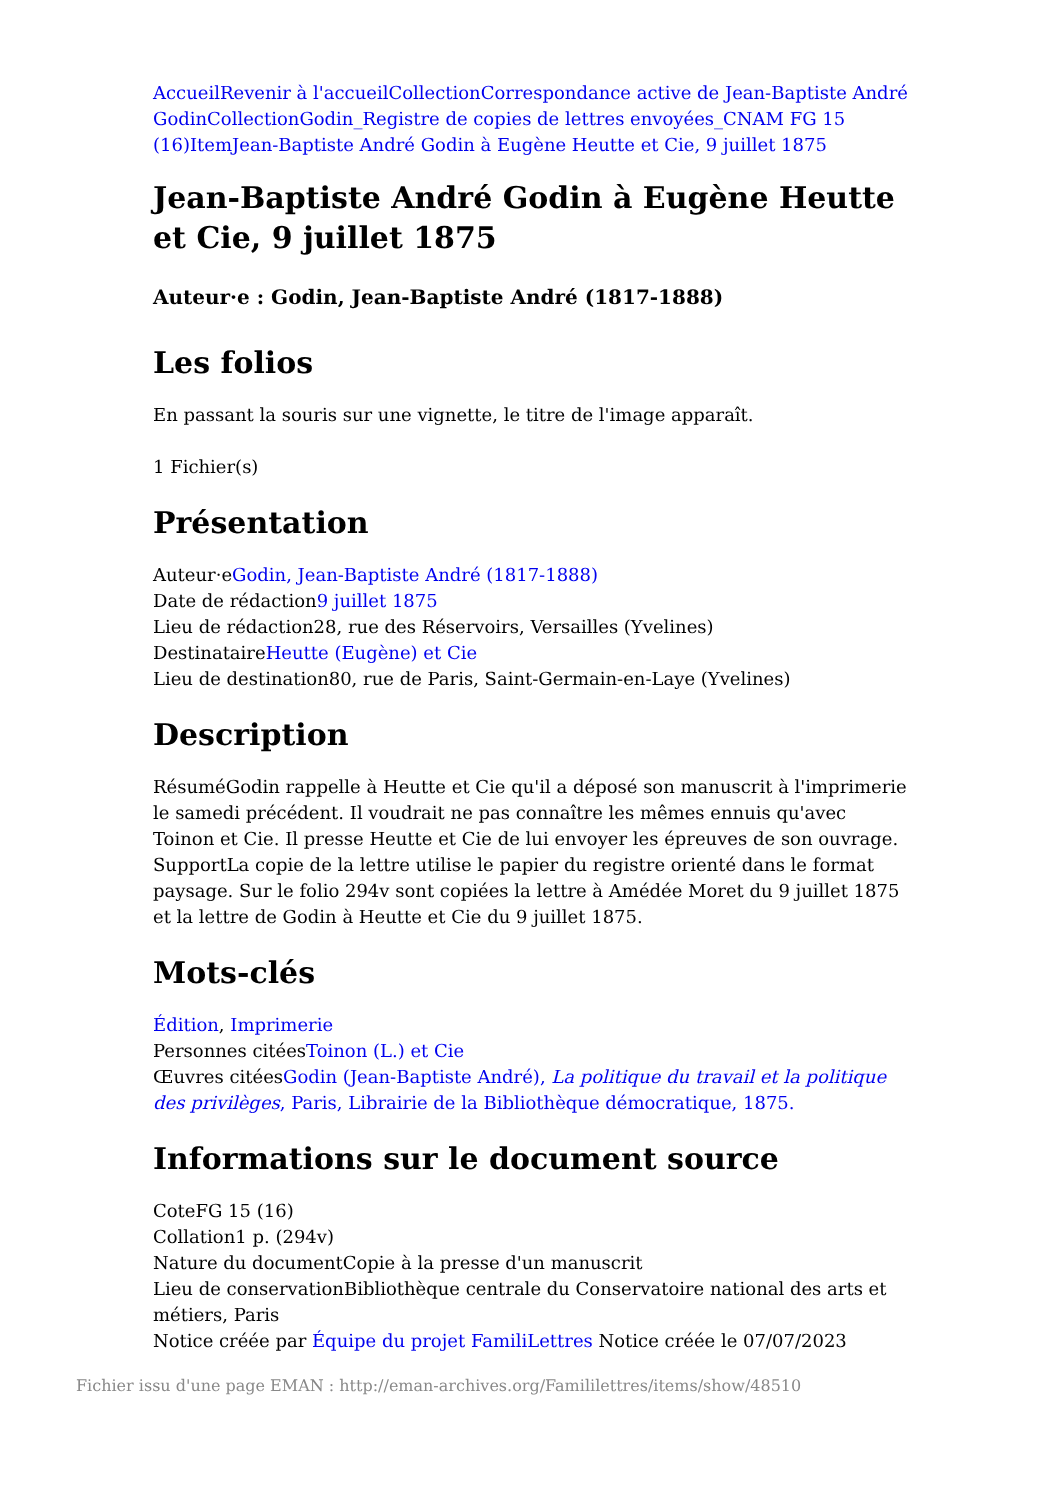Accueil Revenir à l'accueil Collection Correspondance active de Jean-Baptiste André Godin Collection Godin_Registre de copies de lettres envoyées_CNAM FG 15 (16) Item Jean-Baptiste André Godin à Eugène Heutte et Cie, 9 juillet 1875
Jean-Baptiste André Godin à Eugène Heutte et Cie, 9 juillet 1875
Auteur·e : Godin, Jean-Baptiste André (1817-1888)
Les folios
En passant la souris sur une vignette, le titre de l'image apparaît.
1 Fichier(s)
Présentation
Auteur·eGodin, Jean-Baptiste André (1817-1888)
Date de rédaction9 juillet 1875
Lieu de rédaction28, rue des Réservoirs, Versailles (Yvelines)
DestinataireHeutte (Eugène) et Cie
Lieu de destination80, rue de Paris, Saint-Germain-en-Laye (Yvelines)
Description
RésuméGodin rappelle à Heutte et Cie qu'il a déposé son manuscrit à l'imprimerie le samedi précédent. Il voudrait ne pas connaître les mêmes ennuis qu'avec Toinon et Cie. Il presse Heutte et Cie de lui envoyer les épreuves de son ouvrage.
SupportLa copie de la lettre utilise le papier du registre orienté dans le format paysage. Sur le folio 294v sont copiées la lettre à Amédée Moret du 9 juillet 1875 et la lettre de Godin à Heutte et Cie du 9 juillet 1875.
Mots-clés
Édition, Imprimerie
Personnes citéesToinon (L.) et Cie
Œuvres citéesGodin (Jean-Baptiste André), La politique du travail et la politique des privilèges, Paris, Librairie de la Bibliothèque démocratique, 1875.
Informations sur le document source
CoteFG 15 (16)
Collation1 p. (294v)
Nature du documentCopie à la presse d'un manuscrit
Lieu de conservationBibliothèque centrale du Conservatoire national des arts et métiers, Paris
Notice créée par Équipe du projet FamiliLettres Notice créée le 07/07/2023
Fichier issu d'une page EMAN : http://eman-archives.org/Famililettres/items/show/48510